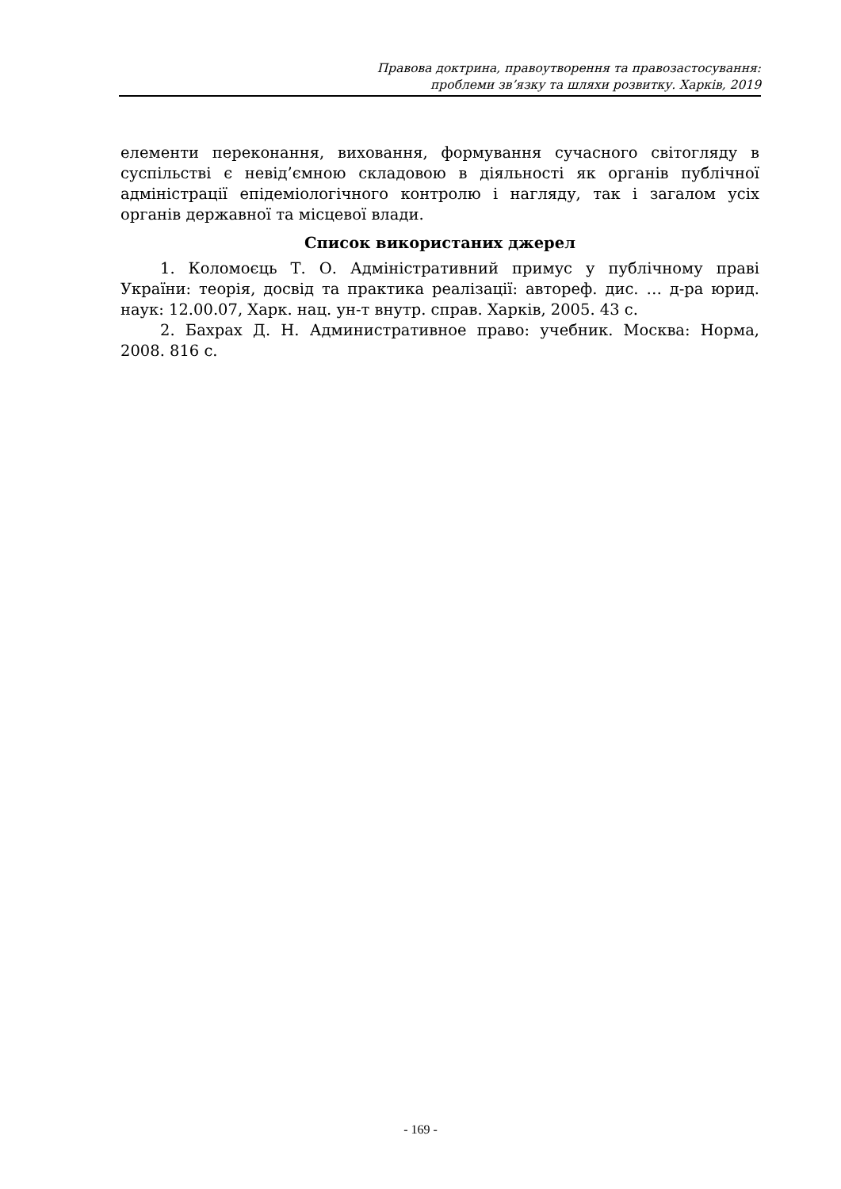Правова доктрина, правоутворення та правозастосування:
проблеми зв’язку та шляхи розвитку. Харків, 2019
елементи переконання, виховання, формування сучасного світогляду в суспільстві є невід’ємною складовою в діяльності як органів публічної адміністрації епідеміологічного контролю і нагляду, так і загалом усіх органів державної та місцевої влади.
Список використаних джерел
1. Коломоєць Т. О. Адміністративний примус у публічному праві України: теорія, досвід та практика реалізації: автореф. дис. … д-ра юрид. наук: 12.00.07, Харк. нац. ун-т внутр. справ. Харків, 2005. 43 с.
2. Бахрах Д. Н. Административное право: учебник. Москва: Норма, 2008. 816 с.
- 169 -